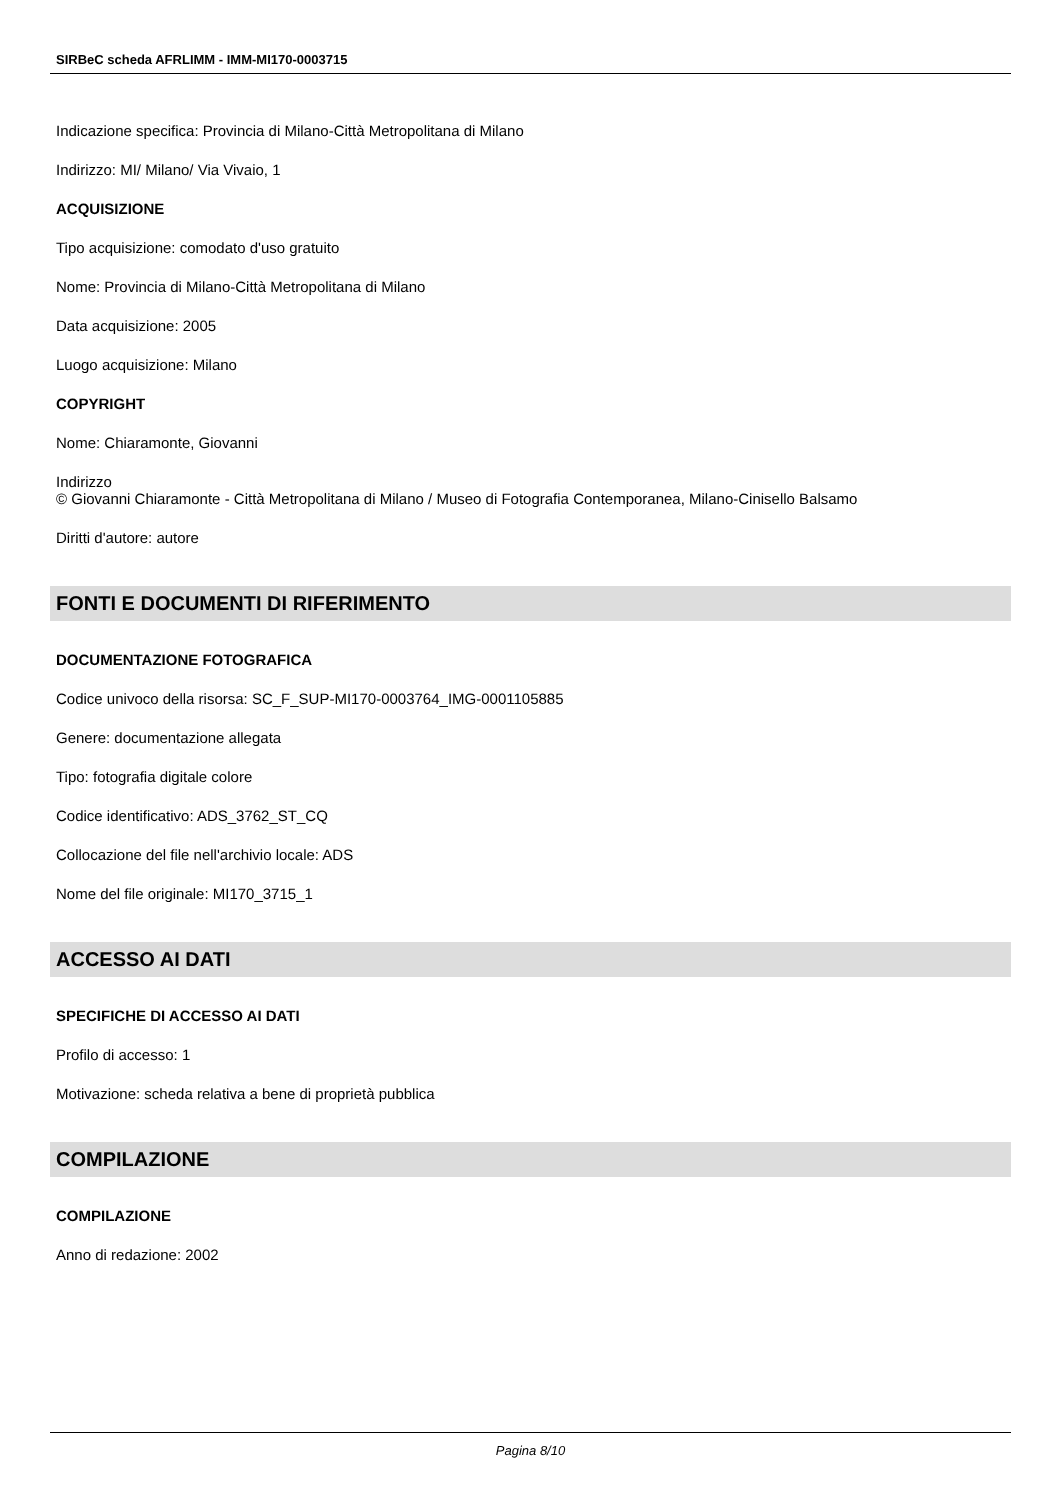SIRBeC scheda AFRLIMM - IMM-MI170-0003715
Indicazione specifica: Provincia di Milano-Città Metropolitana di Milano
Indirizzo: MI/ Milano/ Via Vivaio, 1
ACQUISIZIONE
Tipo acquisizione: comodato d'uso gratuito
Nome: Provincia di Milano-Città Metropolitana di Milano
Data acquisizione: 2005
Luogo acquisizione: Milano
COPYRIGHT
Nome: Chiaramonte, Giovanni
Indirizzo
© Giovanni Chiaramonte - Città Metropolitana di Milano / Museo di Fotografia Contemporanea, Milano-Cinisello Balsamo
Diritti d'autore: autore
FONTI E DOCUMENTI DI RIFERIMENTO
DOCUMENTAZIONE FOTOGRAFICA
Codice univoco della risorsa: SC_F_SUP-MI170-0003764_IMG-0001105885
Genere: documentazione allegata
Tipo: fotografia digitale colore
Codice identificativo: ADS_3762_ST_CQ
Collocazione del file nell'archivio locale: ADS
Nome del file originale: MI170_3715_1
ACCESSO AI DATI
SPECIFICHE DI ACCESSO AI DATI
Profilo di accesso: 1
Motivazione: scheda relativa a bene di proprietà pubblica
COMPILAZIONE
COMPILAZIONE
Anno di redazione: 2002
Pagina 8/10